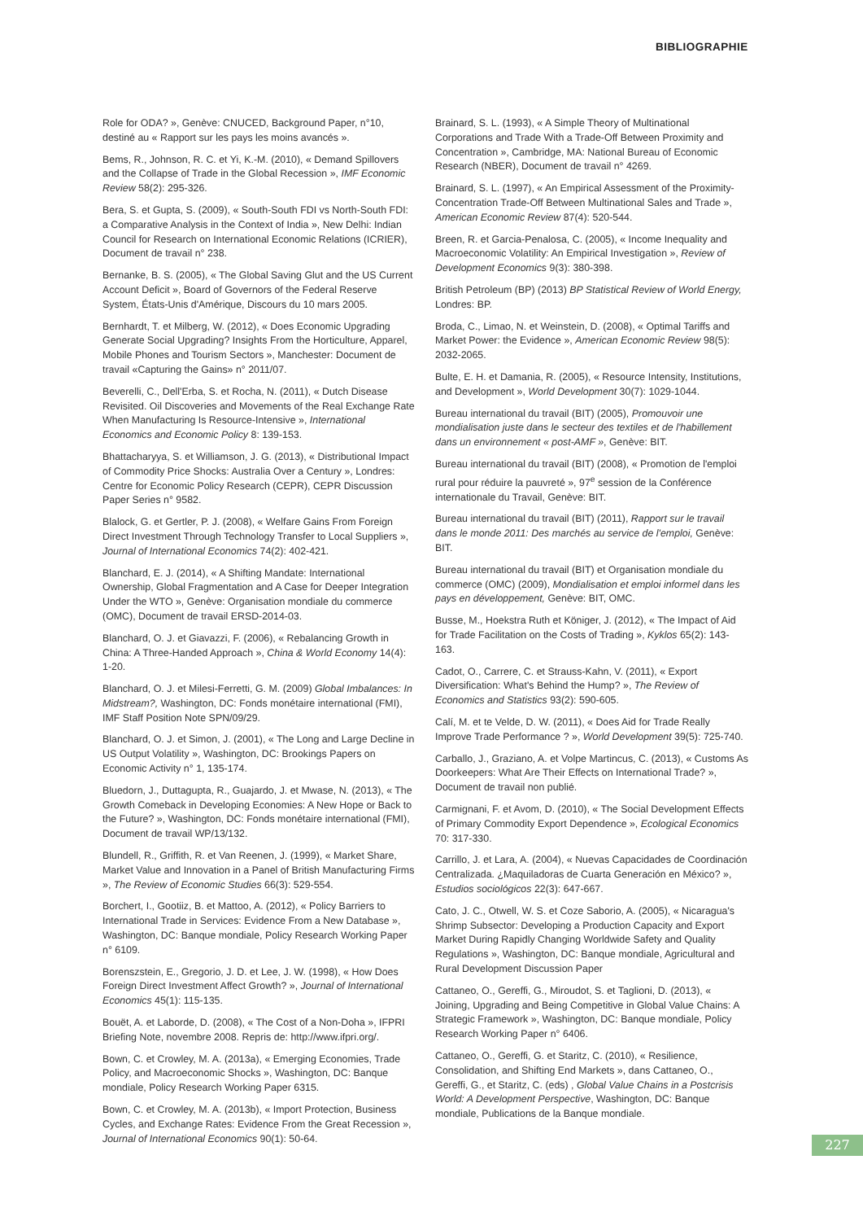BIBLIOGRAPHIE
Role for ODA? », Genève: CNUCED, Background Paper, n°10, destiné au « Rapport sur les pays les moins avancés ».
Bems, R., Johnson, R. C. et Yi, K.-M. (2010), « Demand Spillovers and the Collapse of Trade in the Global Recession », IMF Economic Review 58(2): 295-326.
Bera, S. et Gupta, S. (2009), « South-South FDI vs North-South FDI: a Comparative Analysis in the Context of India », New Delhi: Indian Council for Research on International Economic Relations (ICRIER), Document de travail n° 238.
Bernanke, B. S. (2005), « The Global Saving Glut and the US Current Account Deficit », Board of Governors of the Federal Reserve System, États-Unis d'Amérique, Discours du 10 mars 2005.
Bernhardt, T. et Milberg, W. (2012), « Does Economic Upgrading Generate Social Upgrading? Insights From the Horticulture, Apparel, Mobile Phones and Tourism Sectors », Manchester: Document de travail «Capturing the Gains» n° 2011/07.
Beverelli, C., Dell'Erba, S. et Rocha, N. (2011), « Dutch Disease Revisited. Oil Discoveries and Movements of the Real Exchange Rate When Manufacturing Is Resource-Intensive », International Economics and Economic Policy 8: 139-153.
Bhattacharyya, S. et Williamson, J. G. (2013), « Distributional Impact of Commodity Price Shocks: Australia Over a Century », Londres: Centre for Economic Policy Research (CEPR), CEPR Discussion Paper Series n° 9582.
Blalock, G. et Gertler, P. J. (2008), « Welfare Gains From Foreign Direct Investment Through Technology Transfer to Local Suppliers », Journal of International Economics 74(2): 402-421.
Blanchard, E. J. (2014), « A Shifting Mandate: International Ownership, Global Fragmentation and A Case for Deeper Integration Under the WTO », Genève: Organisation mondiale du commerce (OMC), Document de travail ERSD-2014-03.
Blanchard, O. J. et Giavazzi, F. (2006), « Rebalancing Growth in China: A Three-Handed Approach », China & World Economy 14(4): 1-20.
Blanchard, O. J. et Milesi-Ferretti, G. M. (2009) Global Imbalances: In Midstream?, Washington, DC: Fonds monétaire international (FMI), IMF Staff Position Note SPN/09/29.
Blanchard, O. J. et Simon, J. (2001), « The Long and Large Decline in US Output Volatility », Washington, DC: Brookings Papers on Economic Activity n° 1, 135-174.
Bluedorn, J., Duttagupta, R., Guajardo, J. et Mwase, N. (2013), « The Growth Comeback in Developing Economies: A New Hope or Back to the Future? », Washington, DC: Fonds monétaire international (FMI), Document de travail WP/13/132.
Blundell, R., Griffith, R. et Van Reenen, J. (1999), « Market Share, Market Value and Innovation in a Panel of British Manufacturing Firms », The Review of Economic Studies 66(3): 529-554.
Borchert, I., Gootiiz, B. et Mattoo, A. (2012), « Policy Barriers to International Trade in Services: Evidence From a New Database », Washington, DC: Banque mondiale, Policy Research Working Paper n° 6109.
Borenszstein, E., Gregorio, J. D. et Lee, J. W. (1998), « How Does Foreign Direct Investment Affect Growth? », Journal of International Economics 45(1): 115-135.
Bouët, A. et Laborde, D. (2008), « The Cost of a Non-Doha », IFPRI Briefing Note, novembre 2008. Repris de: http://www.ifpri.org/.
Bown, C. et Crowley, M. A. (2013a), « Emerging Economies, Trade Policy, and Macroeconomic Shocks », Washington, DC: Banque mondiale, Policy Research Working Paper 6315.
Bown, C. et Crowley, M. A. (2013b), « Import Protection, Business Cycles, and Exchange Rates: Evidence From the Great Recession », Journal of International Economics 90(1): 50-64.
Brainard, S. L. (1993), « A Simple Theory of Multinational Corporations and Trade With a Trade-Off Between Proximity and Concentration », Cambridge, MA: National Bureau of Economic Research (NBER), Document de travail n° 4269.
Brainard, S. L. (1997), « An Empirical Assessment of the Proximity-Concentration Trade-Off Between Multinational Sales and Trade », American Economic Review 87(4): 520-544.
Breen, R. et Garcia-Penalosa, C. (2005), « Income Inequality and Macroeconomic Volatility: An Empirical Investigation », Review of Development Economics 9(3): 380-398.
British Petroleum (BP) (2013) BP Statistical Review of World Energy, Londres: BP.
Broda, C., Limao, N. et Weinstein, D. (2008), « Optimal Tariffs and Market Power: the Evidence », American Economic Review 98(5): 2032-2065.
Bulte, E. H. et Damania, R. (2005), « Resource Intensity, Institutions, and Development », World Development 30(7): 1029-1044.
Bureau international du travail (BIT) (2005), Promouvoir une mondialisation juste dans le secteur des textiles et de l'habillement dans un environnement « post-AMF », Genève: BIT.
Bureau international du travail (BIT) (2008), « Promotion de l'emploi rural pour réduire la pauvreté », 97<sup>e</sup> session de la Conférence internationale du Travail, Genève: BIT.
Bureau international du travail (BIT) (2011), Rapport sur le travail dans le monde 2011: Des marchés au service de l'emploi, Genève: BIT.
Bureau international du travail (BIT) et Organisation mondiale du commerce (OMC) (2009), Mondialisation et emploi informel dans les pays en développement, Genève: BIT, OMC.
Busse, M., Hoekstra Ruth et Königer, J. (2012), « The Impact of Aid for Trade Facilitation on the Costs of Trading », Kyklos 65(2): 143-163.
Cadot, O., Carrere, C. et Strauss-Kahn, V. (2011), « Export Diversification: What's Behind the Hump? », The Review of Economics and Statistics 93(2): 590-605.
Calí, M. et te Velde, D. W. (2011), « Does Aid for Trade Really Improve Trade Performance ? », World Development 39(5): 725-740.
Carballo, J., Graziano, A. et Volpe Martincus, C. (2013), « Customs As Doorkeepers: What Are Their Effects on International Trade? », Document de travail non publié.
Carmignani, F. et Avom, D. (2010), « The Social Development Effects of Primary Commodity Export Dependence », Ecological Economics 70: 317-330.
Carrillo, J. et Lara, A. (2004), « Nuevas Capacidades de Coordinación Centralizada. ¿Maquiladoras de Cuarta Generación en México? », Estudios sociológicos 22(3): 647-667.
Cato, J. C., Otwell, W. S. et Coze Saborio, A. (2005), « Nicaragua's Shrimp Subsector: Developing a Production Capacity and Export Market During Rapidly Changing Worldwide Safety and Quality Regulations », Washington, DC: Banque mondiale, Agricultural and Rural Development Discussion Paper
Cattaneo, O., Gereffi, G., Miroudot, S. et Taglioni, D. (2013), « Joining, Upgrading and Being Competitive in Global Value Chains: A Strategic Framework », Washington, DC: Banque mondiale, Policy Research Working Paper n° 6406.
Cattaneo, O., Gereffi, G. et Staritz, C. (2010), « Resilience, Consolidation, and Shifting End Markets », dans Cattaneo, O., Gereffi, G., et Staritz, C. (eds) , Global Value Chains in a Postcrisis World: A Development Perspective, Washington, DC: Banque mondiale, Publications de la Banque mondiale.
227